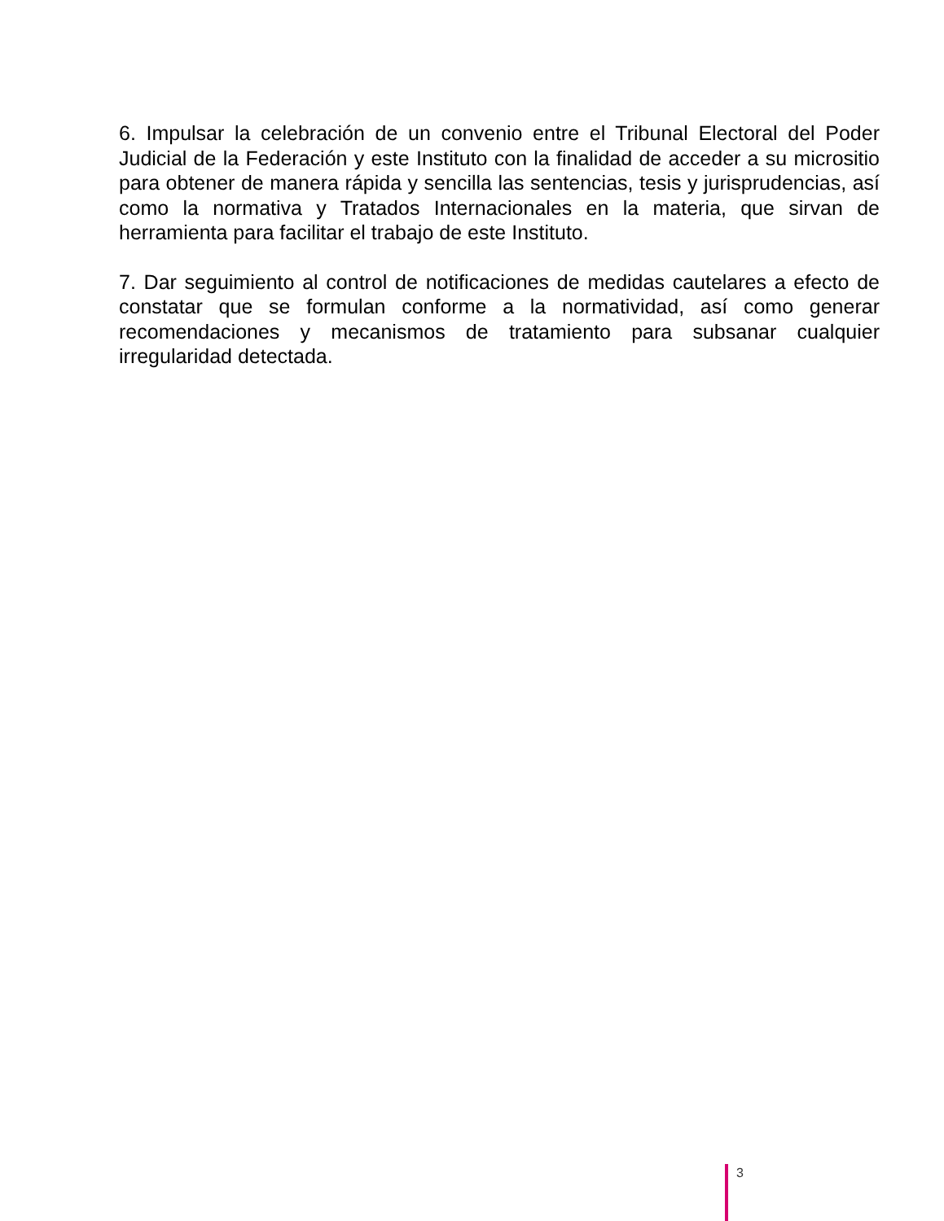6. Impulsar la celebración de un convenio entre el Tribunal Electoral del Poder Judicial de la Federación y este Instituto con la finalidad de acceder a su micrositio para obtener de manera rápida y sencilla las sentencias, tesis y jurisprudencias, así como la normativa y Tratados Internacionales en la materia, que sirvan de herramienta para facilitar el trabajo de este Instituto.
7. Dar seguimiento al control de notificaciones de medidas cautelares a efecto de constatar que se formulan conforme a la normatividad, así como generar recomendaciones y mecanismos de tratamiento para subsanar cualquier irregularidad detectada.
3